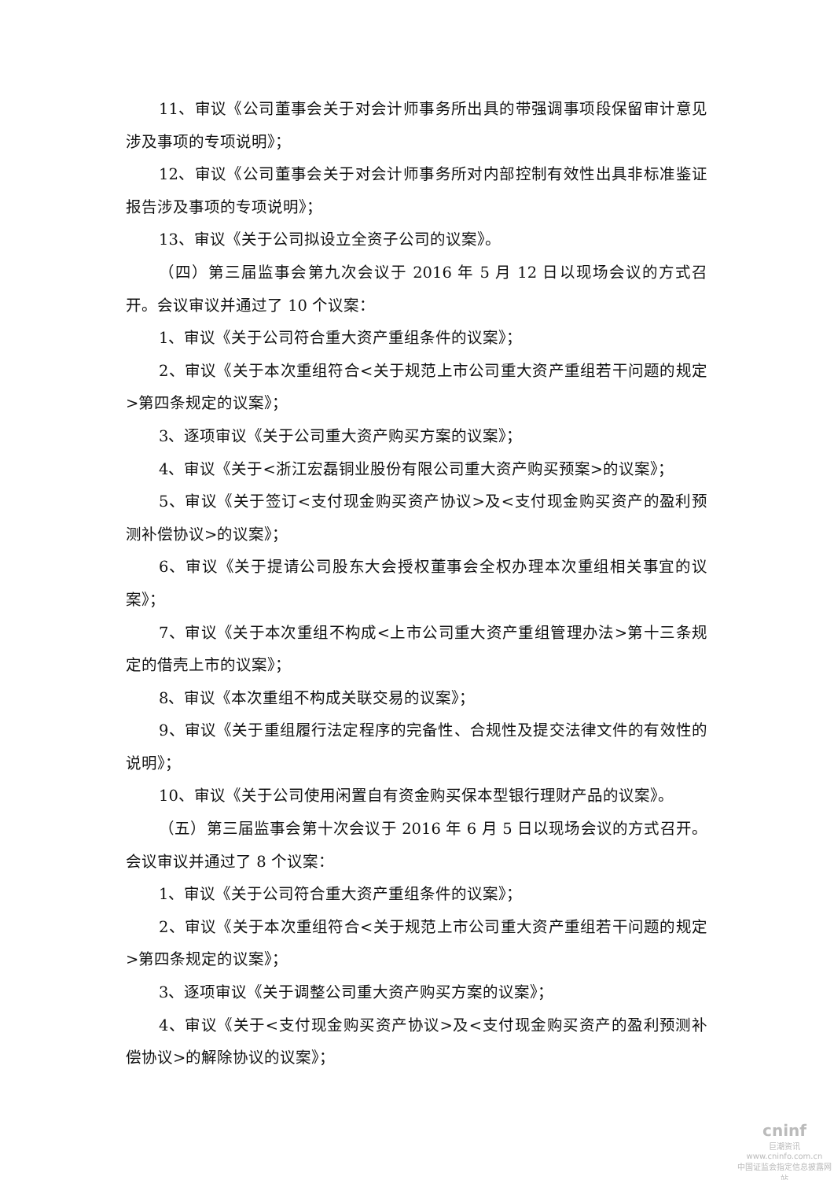11、审议《公司董事会关于对会计师事务所出具的带强调事项段保留审计意见涉及事项的专项说明》；
12、审议《公司董事会关于对会计师事务所对内部控制有效性出具非标准鉴证报告涉及事项的专项说明》；
13、审议《关于公司拟设立全资子公司的议案》。
（四）第三届监事会第九次会议于 2016 年 5 月 12 日以现场会议的方式召开。会议审议并通过了 10 个议案：
1、审议《关于公司符合重大资产重组条件的议案》；
2、审议《关于本次重组符合<关于规范上市公司重大资产重组若干问题的规定>第四条规定的议案》；
3、逐项审议《关于公司重大资产购买方案的议案》；
4、审议《关于<浙江宏磊铜业股份有限公司重大资产购买预案>的议案》；
5、审议《关于签订<支付现金购买资产协议>及<支付现金购买资产的盈利预测补偿协议>的议案》；
6、审议《关于提请公司股东大会授权董事会全权办理本次重组相关事宜的议案》；
7、审议《关于本次重组不构成<上市公司重大资产重组管理办法>第十三条规定的借壳上市的议案》；
8、审议《本次重组不构成关联交易的议案》；
9、审议《关于重组履行法定程序的完备性、合规性及提交法律文件的有效性的说明》；
10、审议《关于公司使用闲置自有资金购买保本型银行理财产品的议案》。
（五）第三届监事会第十次会议于 2016 年 6 月 5 日以现场会议的方式召开。会议审议并通过了 8 个议案：
1、审议《关于公司符合重大资产重组条件的议案》；
2、审议《关于本次重组符合<关于规范上市公司重大资产重组若干问题的规定>第四条规定的议案》；
3、逐项审议《关于调整公司重大资产购买方案的议案》；
4、审议《关于<支付现金购买资产协议>及<支付现金购买资产的盈利预测补偿协议>的解除协议的议案》；
cninf
巨潮资讯
www.cninfo.com.cn
中国证监会指定信息披露网站